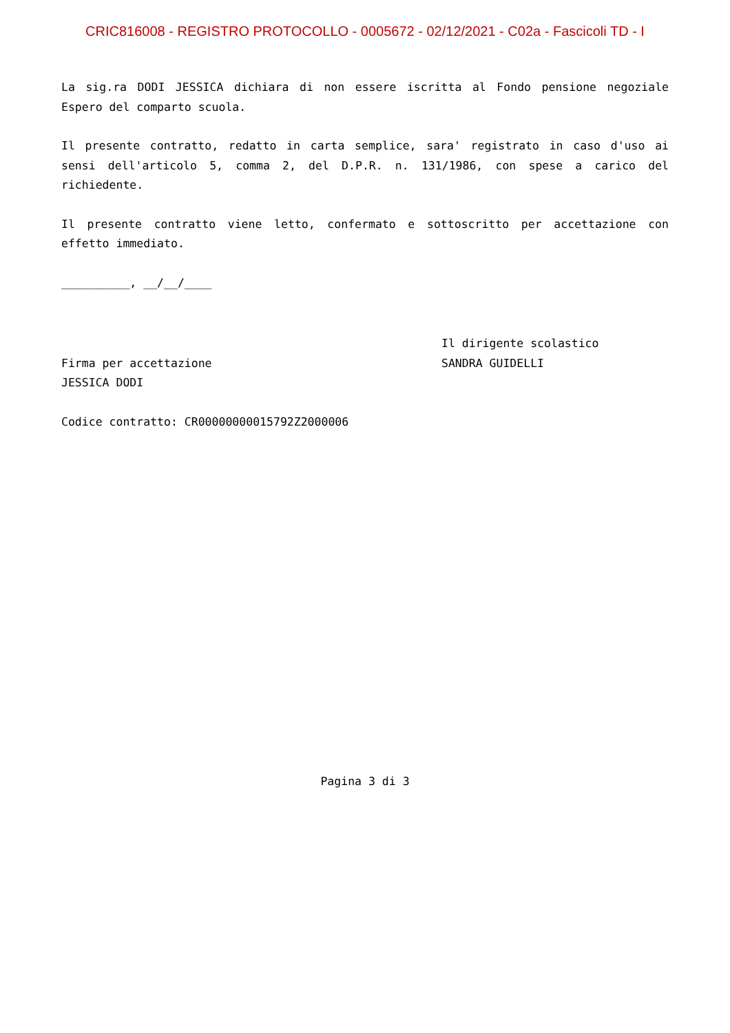CRIC816008 - REGISTRO PROTOCOLLO - 0005672 - 02/12/2021 - C02a - Fascicoli TD - I
La sig.ra DODI JESSICA dichiara di non essere iscritta al Fondo pensione negoziale Espero del comparto scuola.
Il presente contratto, redatto in carta semplice, sara' registrato in caso d'uso ai sensi dell'articolo 5, comma 2, del D.P.R. n. 131/1986, con spese a carico del richiedente.
Il presente contratto viene letto, confermato e sottoscritto per accettazione con effetto immediato.
__________, __/__/____
Firma per accettazione
JESSICA DODI
Il dirigente scolastico
SANDRA GUIDELLI
Codice contratto: CR00000000015792Z2000006
Pagina 3 di 3